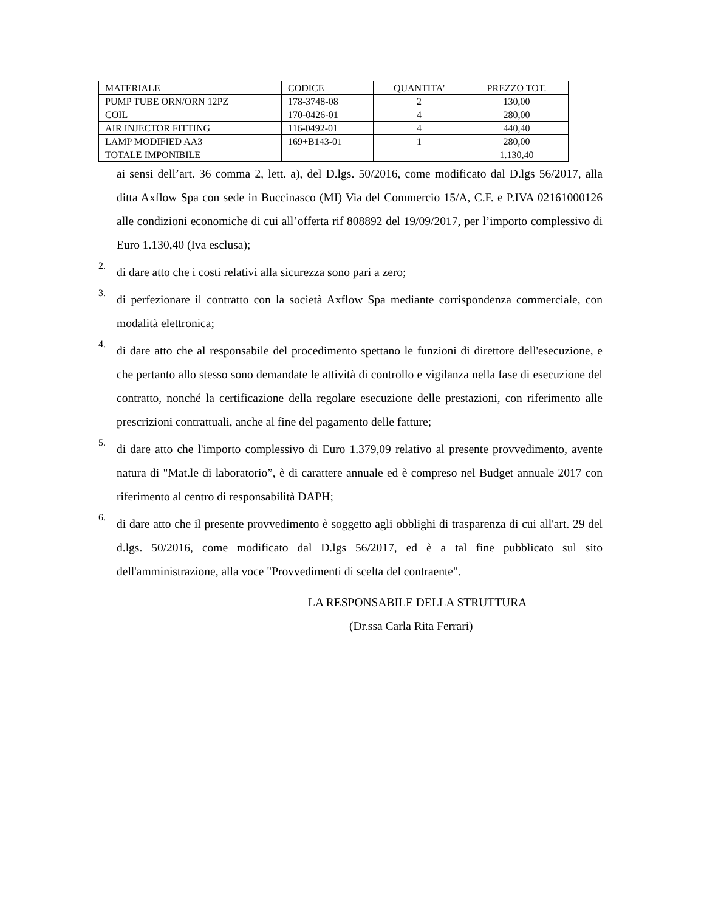| MATERIALE | CODICE | QUANTITA' | PREZZO TOT. |
| PUMP TUBE ORN/ORN 12PZ | 178-3748-08 | 2 | 130,00 |
| COIL | 170-0426-01 | 4 | 280,00 |
| AIR INJECTOR FITTING | 116-0492-01 | 4 | 440,40 |
| LAMP MODIFIED AA3 | 169+B143-01 | 1 | 280,00 |
| TOTALE IMPONIBILE | | | 1.130,40 |
ai sensi dell’art. 36 comma 2, lett. a), del D.lgs. 50/2016, come modificato dal D.lgs 56/2017, alla ditta Axflow Spa con sede in Buccinasco (MI) Via del Commercio 15/A, C.F. e P.IVA 02161000126 alle condizioni economiche di cui all’offerta rif 808892 del 19/09/2017, per l’importo complessivo di Euro 1.130,40 (Iva esclusa);
2.
di dare atto che i costi relativi alla sicurezza sono pari a zero;
3.
di perfezionare il contratto con la società Axflow Spa mediante corrispondenza commerciale, con modalità elettronica;
4.
di dare atto che al responsabile del procedimento spettano le funzioni di direttore dell'esecuzione, e che pertanto allo stesso sono demandate le attività di controllo e vigilanza nella fase di esecuzione del contratto, nonché la certificazione della regolare esecuzione delle prestazioni, con riferimento alle prescrizioni contrattuali, anche al fine del pagamento delle fatture;
5.
di dare atto che l'importo complessivo di Euro 1.379,09 relativo al presente provvedimento, avente natura di "Mat.le di laboratorio”, è di carattere annuale ed è compreso nel Budget annuale 2017 con riferimento al centro di responsabilità DAPH;
6.
di dare atto che il presente provvedimento è soggetto agli obblighi di trasparenza di cui all'art. 29 del d.lgs. 50/2016, come modificato dal D.lgs 56/2017, ed è a tal fine pubblicato sul sito dell'amministrazione, alla voce "Provvedimenti di scelta del contraente".
LA RESPONSABILE DELLA STRUTTURA
(Dr.ssa Carla Rita Ferrari)